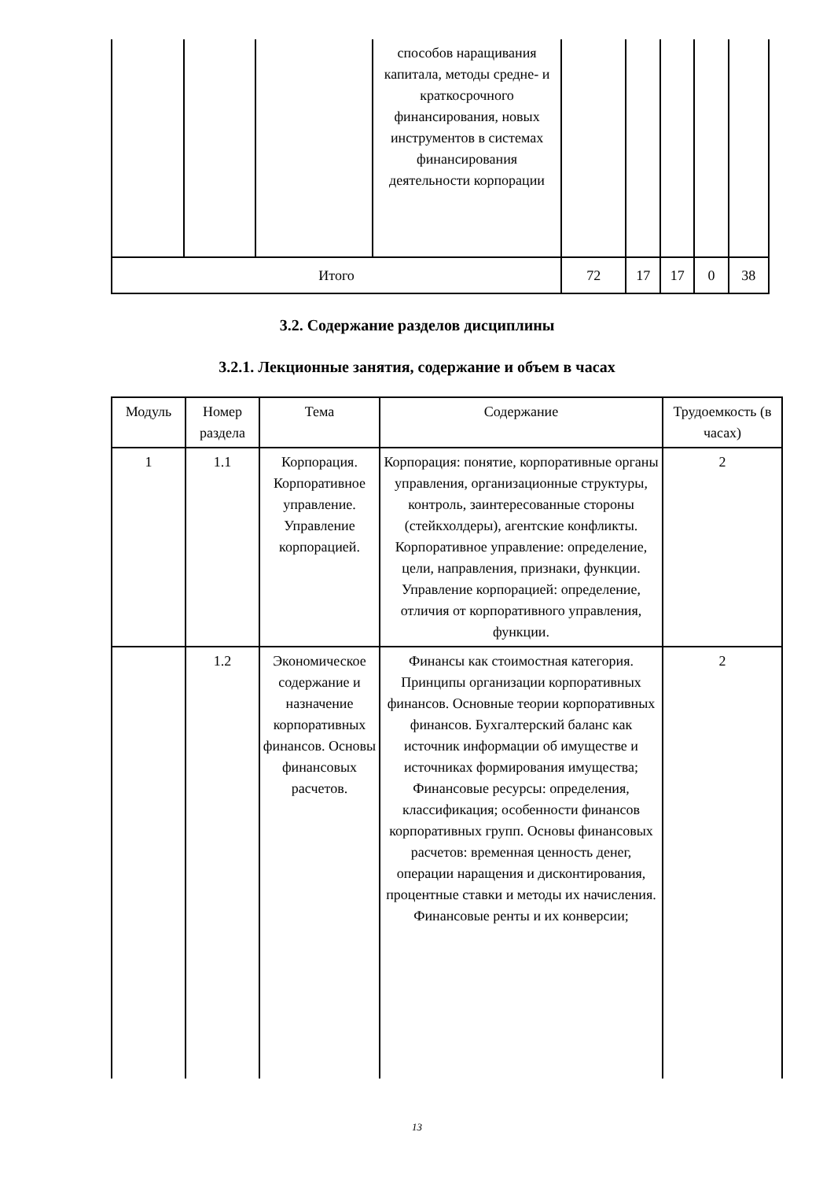| | | | способов наращивания капитала, методы средне- и краткосрочного финансирования, новых инструментов в системах финансирования деятельности корпорации | | | | | |
| Итого | | | | 72 | 17 | 17 | 0 | 38 |
3.2. Содержание разделов дисциплины
3.2.1. Лекционные занятия, содержание и объем в часах
| Модуль | Номер раздела | Тема | Содержание | Трудоемкость (в часах) |
| --- | --- | --- | --- | --- |
| 1 | 1.1 | Корпорация. Корпоративное управление. Управление корпорацией. | Корпорация: понятие, корпоративные органы управления, организационные структуры, контроль, заинтересованные стороны (стейкхолдеры), агентские конфликты. Корпоративное управление: определение, цели, направления, признаки, функции. Управление корпорацией: определение, отличия от корпоративного управления, функции. | 2 |
| | 1.2 | Экономическое содержание и назначение корпоративных финансов. Основы финансовых расчетов. | Финансы как стоимостная категория. Принципы организации корпоративных финансов. Основные теории корпоративных финансов. Бухгалтерский баланс как источник информации об имуществе и источниках формирования имущества; Финансовые ресурсы: определения, классификация; особенности финансов корпоративных групп. Основы финансовых расчетов: временная ценность денег, операции наращения и дисконтирования, процентные ставки и методы их начисления. Финансовые ренты и их конверсии; | 2 |
13